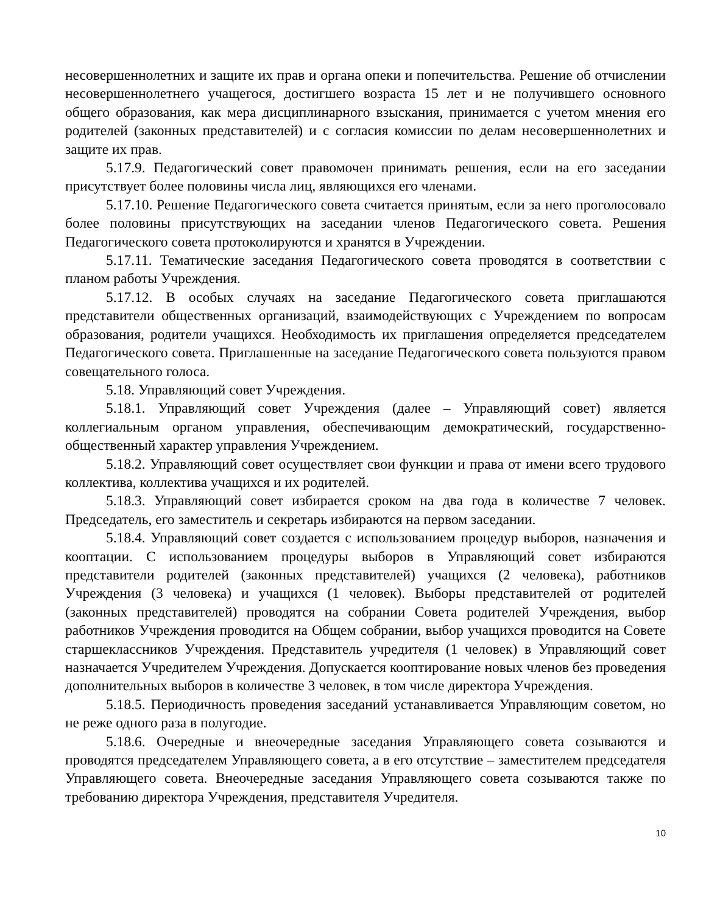несовершеннолетних и защите их прав и органа опеки и попечительства. Решение об отчислении несовершеннолетнего учащегося, достигшего возраста 15 лет и не получившего основного общего образования, как мера дисциплинарного взыскания, принимается с учетом мнения его родителей (законных представителей) и с согласия комиссии по делам несовершеннолетних и защите их прав.
5.17.9. Педагогический совет правомочен принимать решения, если на его заседании присутствует более половины числа лиц, являющихся его членами.
5.17.10. Решение Педагогического совета считается принятым, если за него проголосовало более половины присутствующих на заседании членов Педагогического совета. Решения Педагогического совета протоколируются и хранятся в Учреждении.
5.17.11. Тематические заседания Педагогического совета проводятся в соответствии с планом работы Учреждения.
5.17.12. В особых случаях на заседание Педагогического совета приглашаются представители общественных организаций, взаимодействующих с Учреждением по вопросам образования, родители учащихся. Необходимость их приглашения определяется председателем Педагогического совета. Приглашенные на заседание Педагогического совета пользуются правом совещательного голоса.
5.18. Управляющий совет Учреждения.
5.18.1. Управляющий совет Учреждения (далее – Управляющий совет) является коллегиальным органом управления, обеспечивающим демократический, государственно-общественный характер управления Учреждением.
5.18.2. Управляющий совет осуществляет свои функции и права от имени всего трудового коллектива, коллектива учащихся и их родителей.
5.18.3. Управляющий совет избирается сроком на два года в количестве 7 человек. Председатель, его заместитель и секретарь избираются на первом заседании.
5.18.4. Управляющий совет создается с использованием процедур выборов, назначения и кооптации. С использованием процедуры выборов в Управляющий совет избираются представители родителей (законных представителей) учащихся (2 человека), работников Учреждения (3 человека) и учащихся (1 человек). Выборы представителей от родителей (законных представителей) проводятся на собрании Совета родителей Учреждения, выбор работников Учреждения проводится на Общем собрании, выбор учащихся проводится на Совете старшеклассников Учреждения. Представитель учредителя (1 человек) в Управляющий совет назначается Учредителем Учреждения. Допускается кооптирование новых членов без проведения дополнительных выборов в количестве 3 человек, в том числе директора Учреждения.
5.18.5. Периодичность проведения заседаний устанавливается Управляющим советом, но не реже одного раза в полугодие.
5.18.6. Очередные и внеочередные заседания Управляющего совета созываются и проводятся председателем Управляющего совета, а в его отсутствие – заместителем председателя Управляющего совета. Внеочередные заседания Управляющего совета созываются также по требованию директора Учреждения, представителя Учредителя.
10